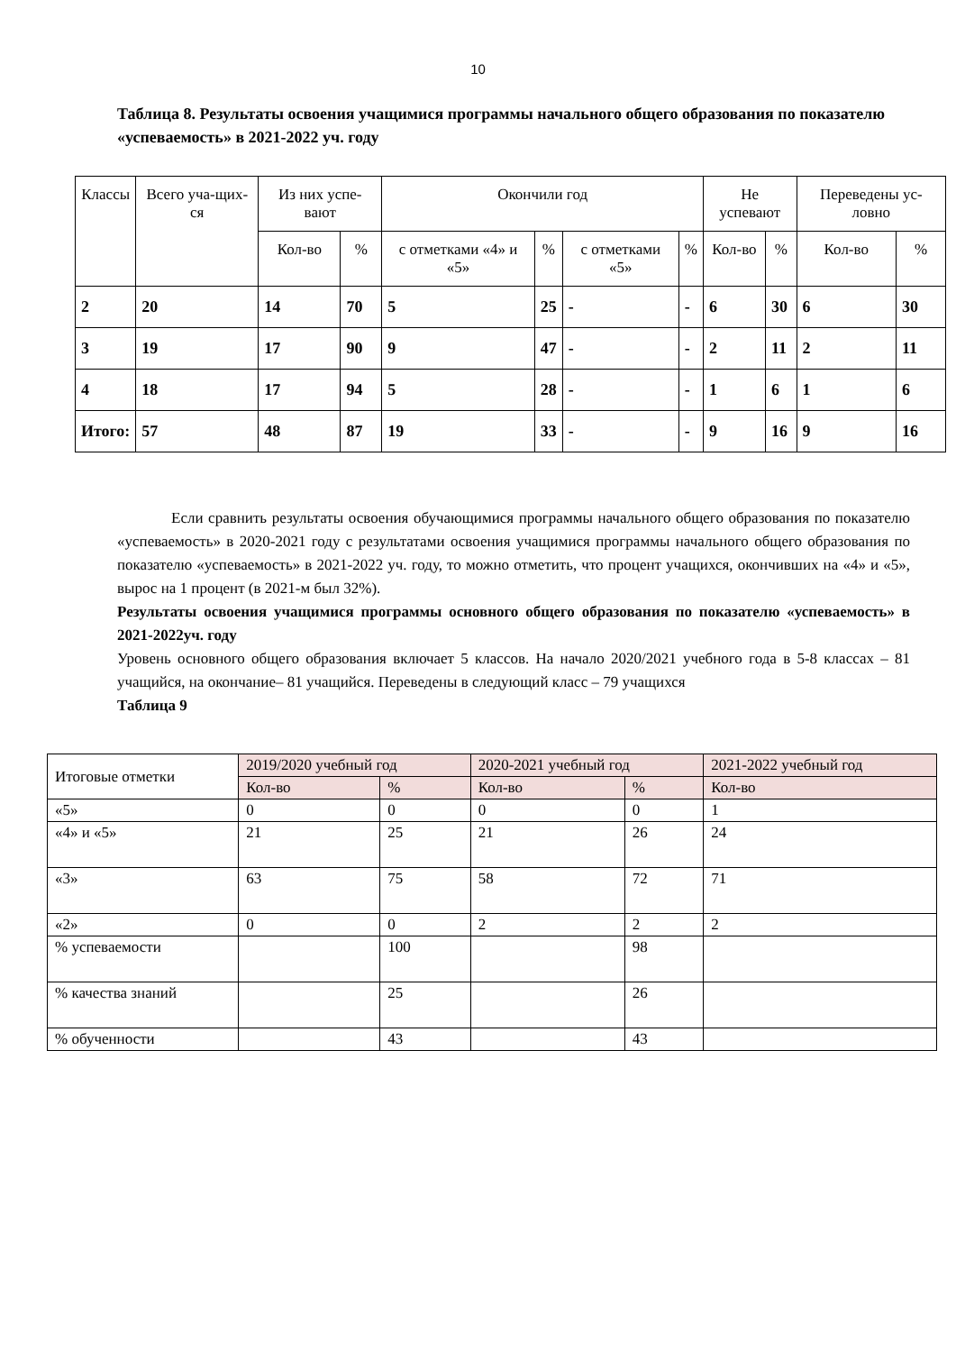10
Таблица 8. Результаты освоения учащимися программы начального общего образования по показателю «успеваемость» в 2021-2022 уч. году
| Классы | Всего уча-щих-ся | Из них успе-вают | | Окончили год | | | | Не успевают | | Переведены ус-ловно | |
| --- | --- | --- | --- | --- | --- | --- | --- | --- | --- | --- | --- |
| | | Кол-во | % | с отметками «4» и «5» | % | с отметками «5» | % | Кол-во | % | Кол-во | % |
| 2 | 20 | 14 | 70 | 5 | 25 | - | - | 6 | 30 | 6 | 30 |
| 3 | 19 | 17 | 90 | 9 | 47 | - | - | 2 | 11 | 2 | 11 |
| 4 | 18 | 17 | 94 | 5 | 28 | - | - | 1 | 6 | 1 | 6 |
| Итого: | 57 | 48 | 87 | 19 | 33 | - | - | 9 | 16 | 9 | 16 |
Если сравнить результаты освоения обучающимися программы начального общего образования по показателю «успеваемость» в 2020-2021 году с результатами освоения учащимися программы начального общего образования по показателю «успеваемость» в 2021-2022 уч. году, то можно отметить, что процент учащихся, окончивших на «4» и «5», вырос на 1 процент (в 2021-м был 32%).
Результаты освоения учащимися программы основного общего образования по показателю «успеваемость» в 2021-2022уч. году
Уровень основного общего образования включает 5 классов. На начало 2020/2021 учебного года в 5-8 классах – 81 учащийся, на окончание– 81 учащийся. Переведены в следующий класс – 79 учащихся
Таблица 9
| Итоговые отметки | 2019/2020 учебный год | | 2020-2021 учебный год | | 2021-2022 учебный год |
| --- | --- | --- | --- | --- | --- |
| | Кол-во | % | Кол-во | % | Кол-во |
| «5» | 0 | 0 | 0 | 0 | 1 |
| «4» и «5» | 21 | 25 | 21 | 26 | 24 |
| «3» | 63 | 75 | 58 | 72 | 71 |
| «2» | 0 | 0 | 2 | 2 | 2 |
| % успеваемости | | 100 | | 98 | |
| % качества знаний | | 25 | | 26 | |
| % обученности | | 43 | | 43 | |